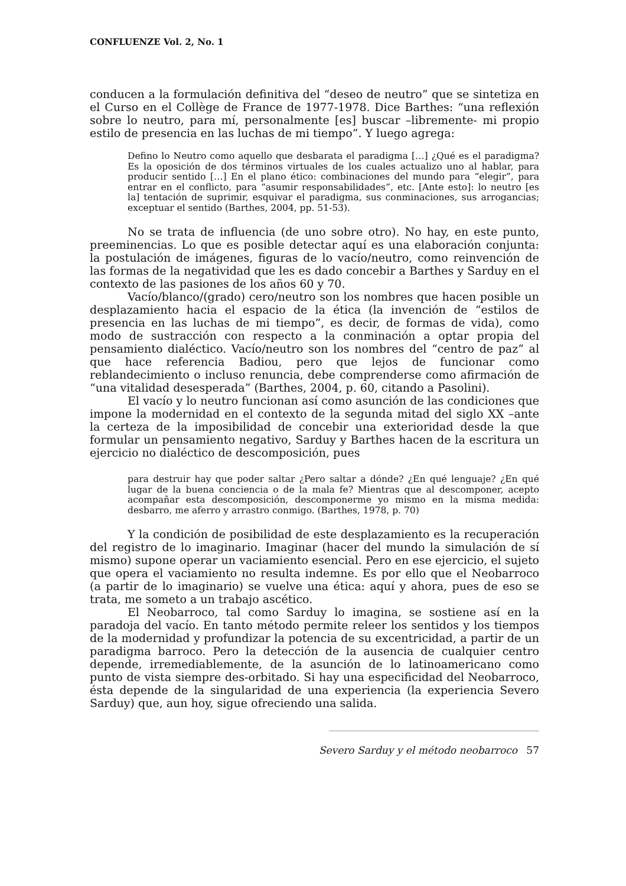CONFLUENZE Vol. 2, No. 1
conducen a la formulación definitiva del “deseo de neutro” que se sintetiza en el Curso en el Collège de France de 1977-1978. Dice Barthes: “una reflexión sobre lo neutro, para mí, personalmente [es] buscar –libremente- mi propio estilo de presencia en las luchas de mi tiempo”. Y luego agrega:
Defino lo Neutro como aquello que desbarata el paradigma […] ¿Qué es el paradigma? Es la oposición de dos términos virtuales de los cuales actualizo uno al hablar, para producir sentido […] En el plano ético: combinaciones del mundo para “elegir”, para entrar en el conflicto, para “asumir responsabilidades”, etc. [Ante esto]: lo neutro [es la] tentación de suprimir, esquivar el paradigma, sus conminaciones, sus arrogancias; exceptuar el sentido (Barthes, 2004, pp. 51-53).
No se trata de influencia (de uno sobre otro). No hay, en este punto, preeminencias. Lo que es posible detectar aquí es una elaboración conjunta: la postulación de imágenes, figuras de lo vacío/neutro, como reinvención de las formas de la negatividad que les es dado concebir a Barthes y Sarduy en el contexto de las pasiones de los años 60 y 70.
Vacío/blanco/(grado) cero/neutro son los nombres que hacen posible un desplazamiento hacia el espacio de la ética (la invención de “estilos de presencia en las luchas de mi tiempo”, es decir, de formas de vida), como modo de sustracción con respecto a la conminación a optar propia del pensamiento dialéctico. Vacío/neutro son los nombres del “centro de paz” al que hace referencia Badiou, pero que lejos de funcionar como reblandecimiento o incluso renuncia, debe comprenderse como afirmación de “una vitalidad desesperada” (Barthes, 2004, p. 60, citando a Pasolini).
El vacío y lo neutro funcionan así como asunción de las condiciones que impone la modernidad en el contexto de la segunda mitad del siglo XX –ante la certeza de la imposibilidad de concebir una exterioridad desde la que formular un pensamiento negativo, Sarduy y Barthes hacen de la escritura un ejercicio no dialéctico de descomposición, pues
para destruir hay que poder saltar ¿Pero saltar a dónde? ¿En qué lenguaje? ¿En qué lugar de la buena conciencia o de la mala fe? Mientras que al descomponer, acepto acompañar esta descomposición, descomponerme yo mismo en la misma medida: desbarro, me aferro y arrastro conmigo. (Barthes, 1978, p. 70)
Y la condición de posibilidad de este desplazamiento es la recuperación del registro de lo imaginario. Imaginar (hacer del mundo la simulación de sí mismo) supone operar un vaciamiento esencial. Pero en ese ejercicio, el sujeto que opera el vaciamiento no resulta indemne. Es por ello que el Neobarroco (a partir de lo imaginario) se vuelve una ética: aquí y ahora, pues de eso se trata, me someto a un trabajo ascético.
El Neobarroco, tal como Sarduy lo imagina, se sostiene así en la paradoja del vacío. En tanto método permite releer los sentidos y los tiempos de la modernidad y profundizar la potencia de su excentricidad, a partir de un paradigma barroco. Pero la detección de la ausencia de cualquier centro depende, irremediablemente, de la asunción de lo latinoamericano como punto de vista siempre des-orbitado. Si hay una especificidad del Neobarroco, ésta depende de la singularidad de una experiencia (la experiencia Severo Sarduy) que, aun hoy, sigue ofreciendo una salida.
Severo Sarduy y el método neobarroco 57